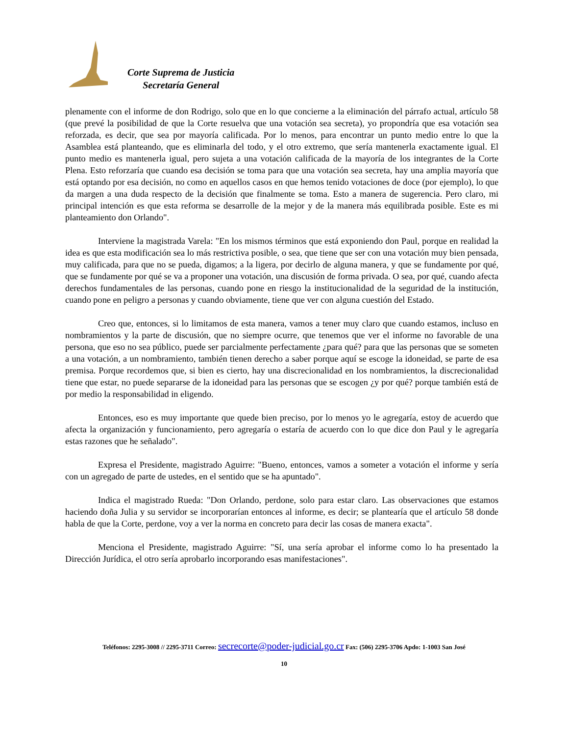Corte Suprema de Justicia
Secretaría General
plenamente con el informe de don Rodrigo, solo que en lo que concierne a la eliminación del párrafo actual, artículo 58 (que prevé la posibilidad de que la Corte resuelva que una votación sea secreta), yo propondría que esa votación sea reforzada, es decir, que sea por mayoría calificada. Por lo menos, para encontrar un punto medio entre lo que la Asamblea está planteando, que es eliminarla del todo, y el otro extremo, que sería mantenerla exactamente igual. El punto medio es mantenerla igual, pero sujeta a una votación calificada de la mayoría de los integrantes de la Corte Plena. Esto reforzaría que cuando esa decisión se toma para que una votación sea secreta, hay una amplia mayoría que está optando por esa decisión, no como en aquellos casos en que hemos tenido votaciones de doce (por ejemplo), lo que da margen a una duda respecto de la decisión que finalmente se toma. Esto a manera de sugerencia. Pero claro, mi principal intención es que esta reforma se desarrolle de la mejor y de la manera más equilibrada posible. Este es mi planteamiento don Orlando".
Interviene la magistrada Varela: "En los mismos términos que está exponiendo don Paul, porque en realidad la idea es que esta modificación sea lo más restrictiva posible, o sea, que tiene que ser con una votación muy bien pensada, muy calificada, para que no se pueda, digamos; a la ligera, por decirlo de alguna manera, y que se fundamente por qué, que se fundamente por qué se va a proponer una votación, una discusión de forma privada. O sea, por qué, cuando afecta derechos fundamentales de las personas, cuando pone en riesgo la institucionalidad de la seguridad de la institución, cuando pone en peligro a personas y cuando obviamente, tiene que ver con alguna cuestión del Estado.
Creo que, entonces, si lo limitamos de esta manera, vamos a tener muy claro que cuando estamos, incluso en nombramientos y la parte de discusión, que no siempre ocurre, que tenemos que ver el informe no favorable de una persona, que eso no sea público, puede ser parcialmente perfectamente ¿para qué? para que las personas que se someten a una votación, a un nombramiento, también tienen derecho a saber porque aquí se escoge la idoneidad, se parte de esa premisa. Porque recordemos que, si bien es cierto, hay una discrecionalidad en los nombramientos, la discrecionalidad tiene que estar, no puede separarse de la idoneidad para las personas que se escogen ¿y por qué? porque también está de por medio la responsabilidad in eligendo.
Entonces, eso es muy importante que quede bien preciso, por lo menos yo le agregaría, estoy de acuerdo que afecta la organización y funcionamiento, pero agregaría o estaría de acuerdo con lo que dice don Paul y le agregaría estas razones que he señalado".
Expresa el Presidente, magistrado Aguirre: "Bueno, entonces, vamos a someter a votación el informe y sería con un agregado de parte de ustedes, en el sentido que se ha apuntado".
Indica el magistrado Rueda: "Don Orlando, perdone, solo para estar claro. Las observaciones que estamos haciendo doña Julia y su servidor se incorporarían entonces al informe, es decir; se plantearía que el artículo 58 donde habla de que la Corte, perdone, voy a ver la norma en concreto para decir las cosas de manera exacta".
Menciona el Presidente, magistrado Aguirre: "Sí, una sería aprobar el informe como lo ha presentado la Dirección Jurídica, el otro sería aprobarlo incorporando esas manifestaciones".
Teléfonos: 2295-3008 // 2295-3711 Correo: secrecorte@poder-judicial.go.cr Fax: (506) 2295-3706 Apdo: 1-1003 San José
10